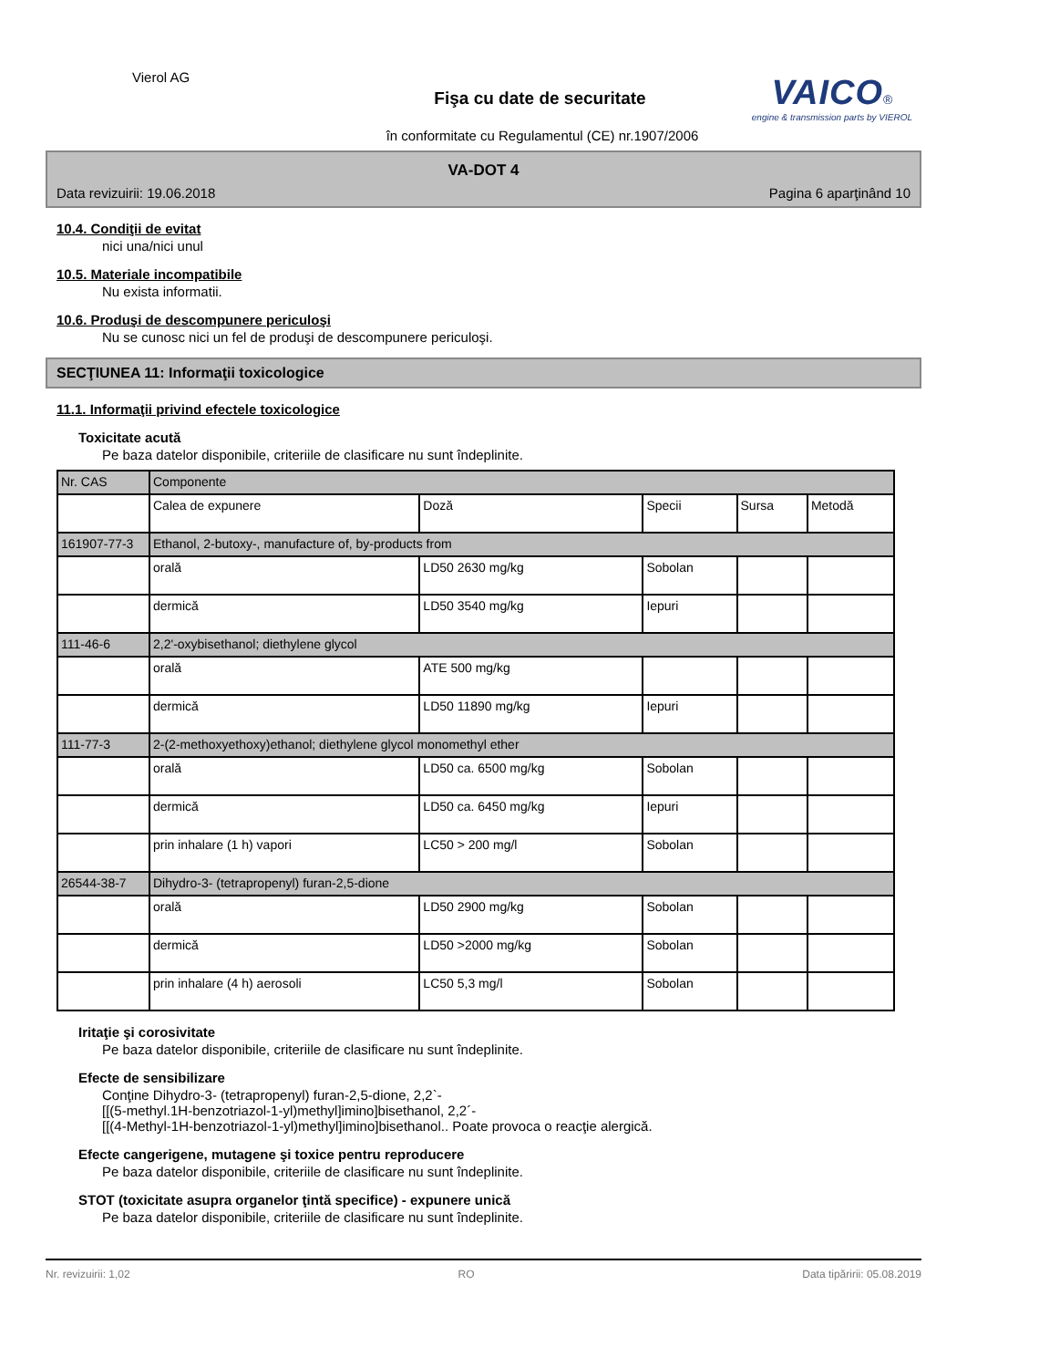Vierol AG
Fişa cu date de securitate
în conformitate cu Regulamentul (CE) nr.1907/2006
VAICO®
engine & transmission parts by VIEROL
VA-DOT 4
Data revizuirii: 19.06.2018 Pagina 6 aparţinând 10
10.4. Condiţii de evitat
nici una/nici unul
10.5. Materiale incompatibile
Nu exista informatii.
10.6. Produşi de descompunere periculoşi
Nu se cunosc nici un fel de produşi de descompunere periculoşi.
SECŢIUNEA 11: Informaţii toxicologice
11.1. Informaţii privind efectele toxicologice
Toxicitate acută
Pe baza datelor disponibile, criteriile de clasificare nu sunt îndeplinite.
| Nr. CAS | Componente | | | | |
| | Calea de expunere | Doză | Specii | Sursa | Metodă |
| 161907-77-3 | Ethanol, 2-butoxy-, manufacture of, by-products from | | | | |
| | orală | LD50 2630 mg/kg | Sobolan | | |
| | dermică | LD50 3540 mg/kg | Iepuri | | |
| 111-46-6 | 2,2'-oxybisethanol; diethylene glycol | | | | |
| | orală | ATE 500 mg/kg | | | |
| | dermică | LD50 11890 mg/kg | Iepuri | | |
| 111-77-3 | 2-(2-methoxyethoxy)ethanol; diethylene glycol monomethyl ether | | | | |
| | orală | LD50 ca. 6500 mg/kg | Sobolan | | |
| | dermică | LD50 ca. 6450 mg/kg | Iepuri | | |
| | prin inhalare (1 h) vapori | LC50 > 200 mg/l | Sobolan | | |
| 26544-38-7 | Dihydro-3- (tetrapropenyl) furan-2,5-dione | | | | |
| | orală | LD50 2900 mg/kg | Sobolan | | |
| | dermică | LD50 >2000 mg/kg | Sobolan | | |
| | prin inhalare (4 h) aerosoli | LC50 5,3 mg/l | Sobolan | | |
Iritaţie şi corosivitate
Pe baza datelor disponibile, criteriile de clasificare nu sunt îndeplinite.
Efecte de sensibilizare
Conţine Dihydro-3- (tetrapropenyl) furan-2,5-dione, 2,2`-
[[(5-methyl.1H-benzotriazol-1-yl)methyl]imino]bisethanol, 2,2´-
[[(4-Methyl-1H-benzotriazol-1-yl)methyl]imino]bisethanol.. Poate provoca o reacţie alergică.
Efecte cangerigene, mutagene şi toxice pentru reproducere
Pe baza datelor disponibile, criteriile de clasificare nu sunt îndeplinite.
STOT (toxicitate asupra organelor ţintă specifice) - expunere unică
Pe baza datelor disponibile, criteriile de clasificare nu sunt îndeplinite.
Nr. revizuirii: 1,02 RO Data tipăririi: 05.08.2019